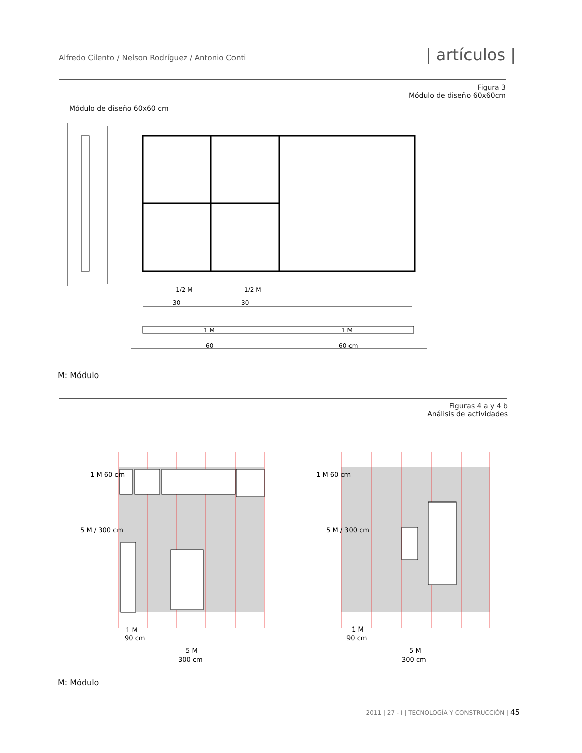Alfredo Cilento / Nelson Rodríguez / Antonio Conti
| artículos |
Figura 3
Módulo de diseño 60x60cm
Módulo de diseño 60x60 cm
1/2 M
1/2 M
30
30
1 M
1 M
60
60 cm
M: Módulo
Figuras 4 a y 4 b
Análisis de actividades
1 M
90 cm
5 M
300 cm
1 M
90 cm
5 M
300 cm
5 M / 300 cm
5 M / 300 cm
1 M 60 cm
1 M 60 cm
M: Módulo
2011 | 27 - I | TECNOLOGÍA Y CONSTRUCCIÓN | 45